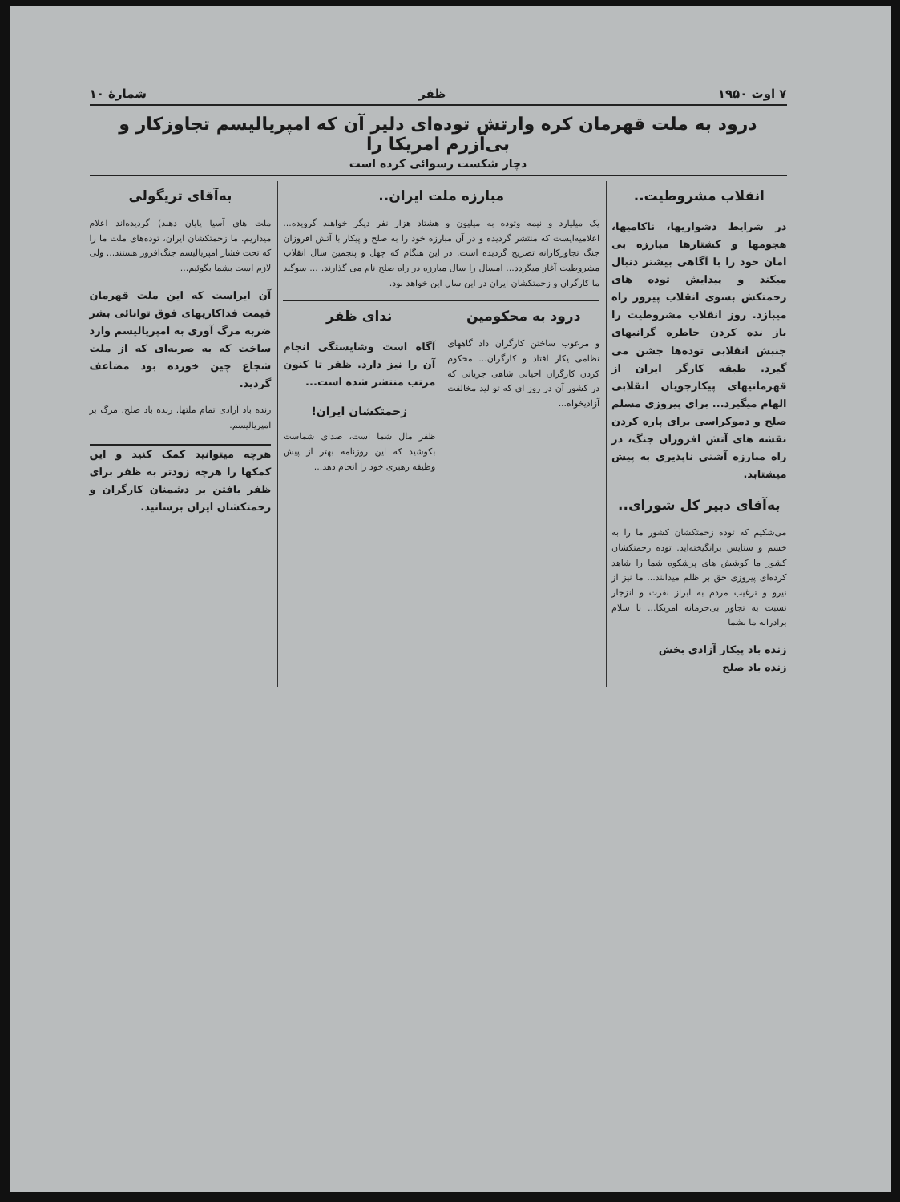۷ اوت ۱۹۵۰ ظفر شمارهٔ ۱۰
درود به ملت قهرمان کره وارتش توده‌ای دلیر آن که امپریالیسم تجاوزکار و بی‌آزرم امریکا را
دچار شکست رسوائی کرده است
انقلاب مشروطیت..
در شرایط دشواریها، ناکامیها، هجومها و کشتارها مبارزه بی امان خود را با آگاهی بیشتر دنبال میکند و پیدایش توده های زحمتکش بسوی انقلاب پیروز راه میبازد. روز انقلاب مشروطیت را باز نده کردن خاطره گرانبهای جنبش انقلابی توده‌ها جشن می گیرد. طبقه کارگر ایران از قهرمانیهای پیکارجویان انقلابی الهام میگیرد... برای پیروزی مسلم صلح و دموکراسی برای پاره کردن نقشه های آتش افروزان جنگ، در راه مبارزه آشتی ناپذیری به پیش میشتابد.
به‌آقای دبیر کل شورای..
می‌شکیم که توده زحمتکشان کشور ما را به خشم و ستایش برانگیخته‌اید. توده زحمتکشان کشور ما کوشش های پرشکوه شما را شاهد کرده‌ای پیروزی حق بر ظلم میدانند... ما نیز از نیرو و ترغیب مردم به ابراز نفرت و انزجار نسبت به تجاوز بی‌حرمانه امریکا... با سلام برادرانه ما بشما
زنده باد پیکار آزادی بخش
زنده باد صلح
مبارزه ملت ایران..
یک میلیارد و نیمه وتوده به میلیون و هشتاد هزار نفر دیگر خواهند گرویده... اعلامیه‌ایست که منتشر گردیده و در آن مبارزه خود را به صلح و پیکار با آتش افروزان جنگ تجاوزکارانه تصریح گردیده است. در این هنگام که چهل و پنجمین سال انقلاب مشروطیت آغاز میگردد... امسال را سال مبارزه در راه صلح نام می گذارند. ... سوگند ما کارگران و زحمتکشان ایران در این سال این خواهد بود.
درود به محکومین
و مرعوب ساختن کارگران داد گاههای نظامی یکار افتاد و کارگران... محکوم کردن کارگران احیانی شاهی جزیانی که در کشور آن در روز ای که تو لید مخالفت آزادیخواه...
ندای ظفر
آگاه است وشایستگی انجام آن را نیز دارد. ظفر تا کنون مرتب منتشر شده است...
زحمتکشان ایران!
ظفر مال شما است، صدای شماست بکوشید که این روزنامه بهتر از پیش وظیفه رهبری خود را انجام دهد...
به‌آقای تریگولی
ملت های آسیا پایان دهند) گردیده‌اند اعلام میداریم. ما زحمتکشان ایران، توده‌های ملت ما را که تحت فشار امپریالیسم جنگ‌افروز هستند... ولی لازم است بشما بگوئیم...
آن ایراست که این ملت قهرمان قیمت فداکاریهای فوق توانائی بشر ضربه مرگ آوری به امپریالیسم وارد ساخت که به ضربه‌ای که از ملت شجاع چین خورده بود مضاعف گردید.
زنده باد آزادی تمام ملتها. زنده باد صلح. مرگ بر امپریالیسم.
هرچه میتوانید کمک کنید و این کمکها را هرچه زودتر به ظفر برای ظفر یافتن بر دشمنان کارگران و زحمتکشان ایران برسانید.